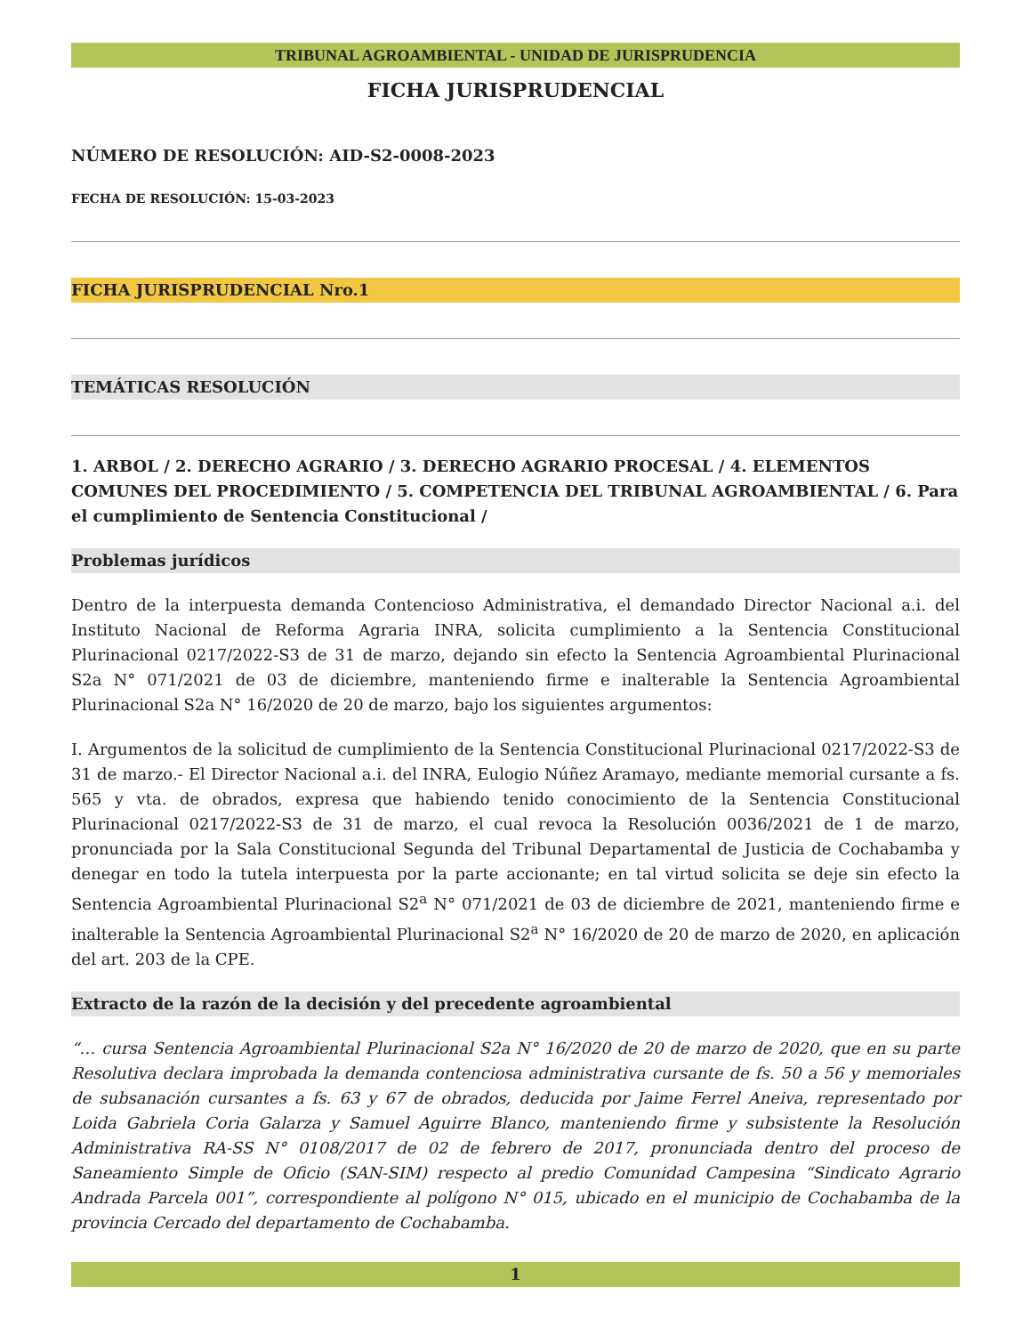TRIBUNAL AGROAMBIENTAL - UNIDAD DE JURISPRUDENCIA
FICHA JURISPRUDENCIAL
NÚMERO DE RESOLUCIÓN: AID-S2-0008-2023
FECHA DE RESOLUCIÓN: 15-03-2023
FICHA JURISPRUDENCIAL Nro.1
TEMÁTICAS RESOLUCIÓN
1. ARBOL / 2. DERECHO AGRARIO / 3. DERECHO AGRARIO PROCESAL / 4. ELEMENTOS COMUNES DEL PROCEDIMIENTO / 5. COMPETENCIA DEL TRIBUNAL AGROAMBIENTAL / 6. Para el cumplimiento de Sentencia Constitucional /
Problemas jurídicos
Dentro de la interpuesta demanda Contencioso Administrativa, el demandado Director Nacional a.i. del Instituto Nacional de Reforma Agraria INRA, solicita cumplimiento a la Sentencia Constitucional Plurinacional 0217/2022-S3 de 31 de marzo, dejando sin efecto la Sentencia Agroambiental Plurinacional S2a N° 071/2021 de 03 de diciembre, manteniendo firme e inalterable la Sentencia Agroambiental Plurinacional S2a N° 16/2020 de 20 de marzo, bajo los siguientes argumentos:
I. Argumentos de la solicitud de cumplimiento de la Sentencia Constitucional Plurinacional 0217/2022-S3 de 31 de marzo.- El Director Nacional a.i. del INRA, Eulogio Núñez Aramayo, mediante memorial cursante a fs. 565 y vta. de obrados, expresa que habiendo tenido conocimiento de la Sentencia Constitucional Plurinacional 0217/2022-S3 de 31 de marzo, el cual revoca la Resolución 0036/2021 de 1 de marzo, pronunciada por la Sala Constitucional Segunda del Tribunal Departamental de Justicia de Cochabamba y denegar en todo la tutela interpuesta por la parte accionante; en tal virtud solicita se deje sin efecto la Sentencia Agroambiental Plurinacional S2<sup>a</sup> N° 071/2021 de 03 de diciembre de 2021, manteniendo firme e inalterable la Sentencia Agroambiental Plurinacional S2<sup>a</sup> N° 16/2020 de 20 de marzo de 2020, en aplicación del art. 203 de la CPE.
Extracto de la razón de la decisión y del precedente agroambiental
“… cursa Sentencia Agroambiental Plurinacional S2a N° 16/2020 de 20 de marzo de 2020, que en su parte Resolutiva declara improbada la demanda contenciosa administrativa cursante de fs. 50 a 56 y memoriales de subsanación cursantes a fs. 63 y 67 de obrados, deducida por Jaime Ferrel Aneiva, representado por Loida Gabriela Coria Galarza y Samuel Aguirre Blanco, manteniendo firme y subsistente la Resolución Administrativa RA-SS N° 0108/2017 de 02 de febrero de 2017, pronunciada dentro del proceso de Saneamiento Simple de Oficio (SAN-SIM) respecto al predio Comunidad Campesina “Sindicato Agrario Andrada Parcela 001”, correspondiente al polígono N° 015, ubicado en el municipio de Cochabamba de la provincia Cercado del departamento de Cochabamba.
1